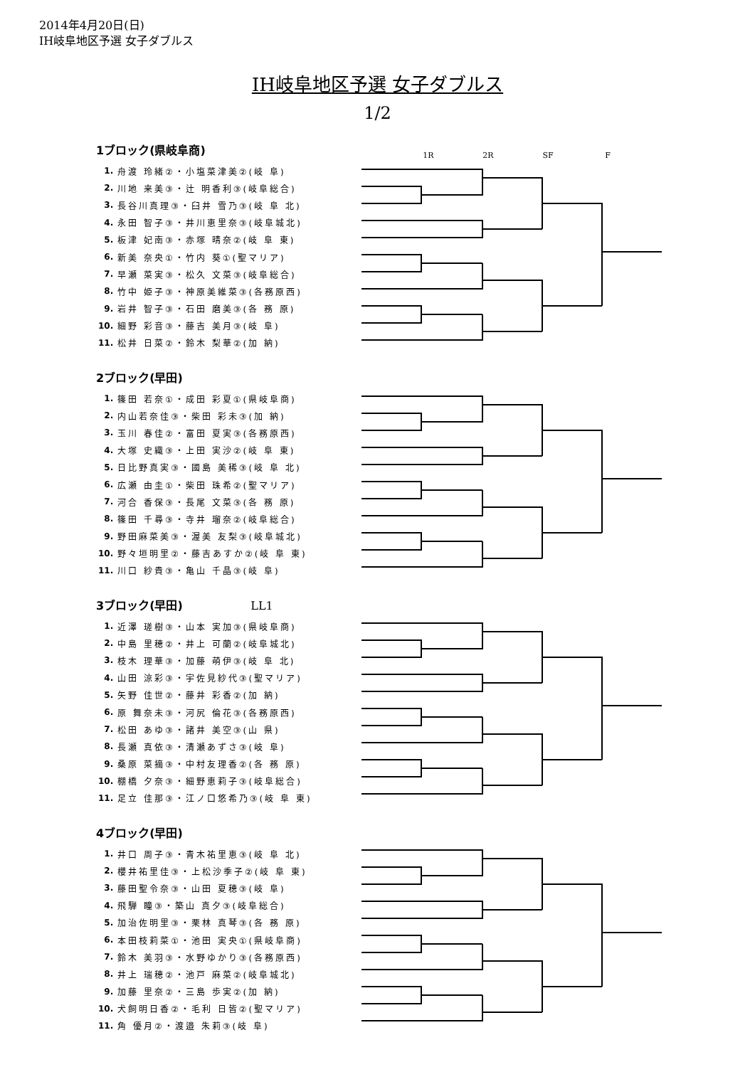2014年4月20日(日)
IH岐阜地区予選 女子ダブルス
IH岐阜地区予選 女子ダブルス
1/2
1R 2R SF F
1ブロック(県岐阜商)
| 1. | 舟渡 玲緒②・小塩菜津美②(岐 阜) |
| 2. | 川地 来美③・辻 明香利③(岐阜総合) |
| 3. | 長谷川真理③・臼井 雪乃③(岐 阜 北) |
| 4. | 永田 智子③・井川恵里奈③(岐阜城北) |
| 5. | 板津 妃南③・赤塚 晴奈②(岐 阜 東) |
| 6. | 新美 奈央①・竹内 葵①(聖マリア) |
| 7. | 早瀬 菜実③・松久 文菜③(岐阜総合) |
| 8. | 竹中 姫子③・神原美維菜③(各務原西) |
| 9. | 岩井 智子③・石田 磨美③(各 務 原) |
| 10. | 細野 彩音③・藤吉 美月③(岐 阜) |
| 11. | 松井 日菜②・鈴木 梨華②(加 納) |
2ブロック(早田)
| 1. | 篠田 若奈①・成田 彩夏①(県岐阜商) |
| 2. | 内山若奈佳③・柴田 彩未③(加 納) |
| 3. | 玉川 春佳②・富田 夏実③(各務原西) |
| 4. | 大塚 史織③・上田 実沙②(岐 阜 東) |
| 5. | 日比野真実③・國島 美稀③(岐 阜 北) |
| 6. | 広瀬 由圭①・柴田 珠希②(聖マリア) |
| 7. | 河合 香保③・長尾 文菜③(各 務 原) |
| 8. | 篠田 千尋③・寺井 瑠奈②(岐阜総合) |
| 9. | 野田麻菜美③・渥美 友梨③(岐阜城北) |
| 10. | 野々垣明里②・藤吉あすか②(岐 阜 東) |
| 11. | 川口 紗貴③・亀山 千晶③(岐 阜) |
3ブロック(早田) LL1
| 1. | 近澤 瑳樹③・山本 実加③(県岐阜商) |
| 2. | 中島 里穂②・井上 可蘭②(岐阜城北) |
| 3. | 枝木 理華③・加藤 萌伊③(岐 阜 北) |
| 4. | 山田 涼彩③・宇佐見紗代③(聖マリア) |
| 5. | 矢野 佳世②・藤井 彩香②(加 納) |
| 6. | 原 舞奈未③・河尻 倫花③(各務原西) |
| 7. | 松田 あゆ③・諸井 美空③(山 県) |
| 8. | 長瀬 真依③・清瀬あずさ③(岐 阜) |
| 9. | 桑原 菜摘③・中村友理香②(各 務 原) |
| 10. | 棚橋 夕奈③・細野恵莉子③(岐阜総合) |
| 11. | 足立 佳那③・江ノ口悠希乃③(岐 阜 東) |
4ブロック(早田)
| 1. | 井口 周子③・青木祐里恵③(岐 阜 北) |
| 2. | 櫻井祐里佳③・上松沙季子②(岐 阜 東) |
| 3. | 藤田聖令奈③・山田 夏穂③(岐 阜) |
| 4. | 飛騨 瞳③・築山 真夕③(岐阜総合) |
| 5. | 加治佐明里③・栗林 真琴③(各 務 原) |
| 6. | 本田枝莉菜①・池田 実央①(県岐阜商) |
| 7. | 鈴木 美羽③・水野ゆかり③(各務原西) |
| 8. | 井上 瑞穂②・池戸 麻菜②(岐阜城北) |
| 9. | 加藤 里奈②・三島 歩実②(加 納) |
| 10. | 犬飼明日香②・毛利 日皆②(聖マリア) |
| 11. | 角 優月②・渡邉 朱莉③(岐 阜) |